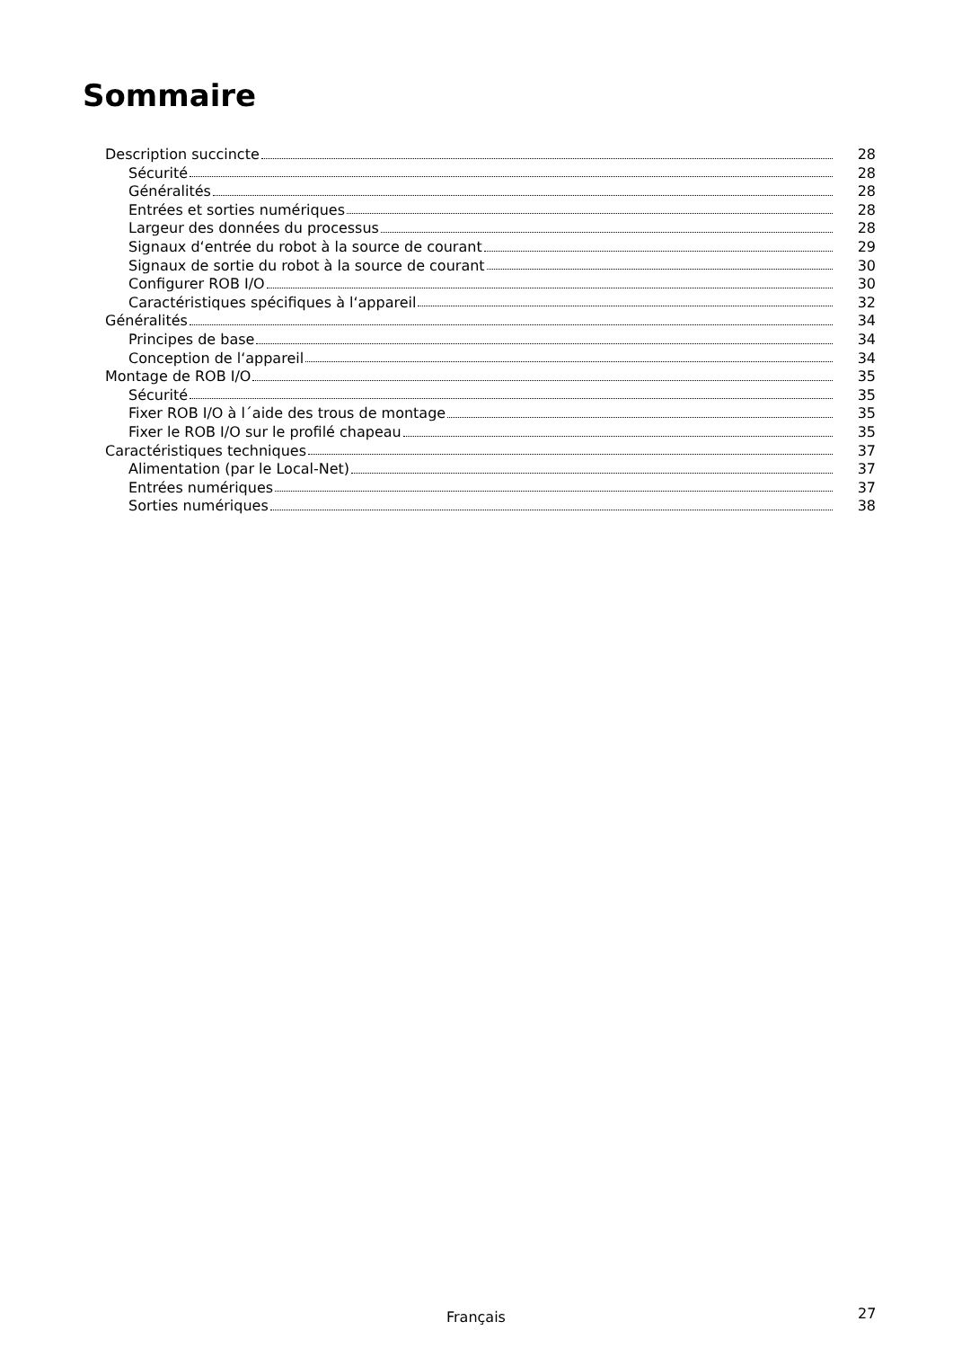Sommaire
Description succincte 28
Sécurité 28
Généralités 28
Entrées et sorties numériques 28
Largeur des données du processus 28
Signaux d‘entrée du robot à la source de courant 29
Signaux de sortie du robot à la source de courant 30
Configurer ROB I/O 30
Caractéristiques spécifiques à l‘appareil 32
Généralités 34
Principes de base 34
Conception de l‘appareil 34
Montage de ROB I/O 35
Sécurité 35
Fixer ROB I/O à l´aide des trous de montage 35
Fixer le ROB I/O sur le profilé chapeau 35
Caractéristiques techniques 37
Alimentation (par le Local-Net) 37
Entrées numériques 37
Sorties numériques 38
Français 27